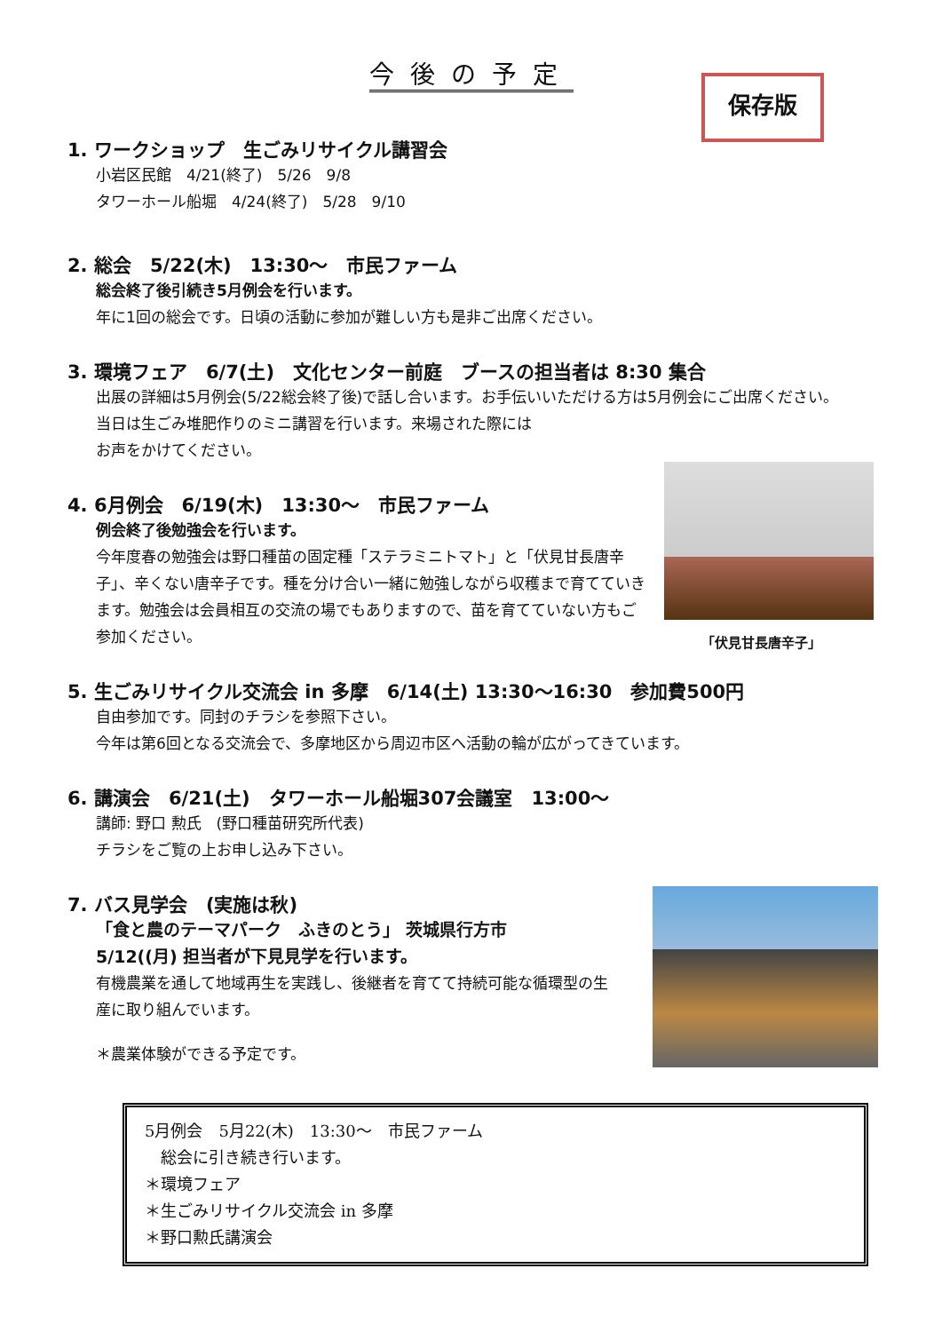今後の予定
保存版
1. ワークショップ　生ごみリサイクル講習会
小岩区民館　4/21(終了)　5/26　9/8
タワーホール船堀　4/24(終了)　5/28　9/10
2. 総会　5/22(木)　13:30〜　市民ファーム
総会終了後引続き5月例会を行います。
年に1回の総会です。日頃の活動に参加が難しい方も是非ご出席ください。
3. 環境フェア　6/7(土)　文化センター前庭　ブースの担当者は 8:30 集合
出展の詳細は5月例会(5/22総会終了後)で話し合います。お手伝いいただける方は5月例会にご出席ください。
当日は生ごみ堆肥作りのミニ講習を行います。来場された際には
お声をかけてください。
4. 6月例会　6/19(木)　13:30〜　市民ファーム
例会終了後勉強会を行います。
今年度春の勉強会は野口種苗の固定種「ステラミニトマト」と「伏見甘長唐辛子」、辛くない唐辛子です。種を分け合い一緒に勉強しながら収穫まで育てていきます。勉強会は会員相互の交流の場でもありますので、苗を育てていない方もご参加ください。
「伏見甘長唐辛子」
5. 生ごみリサイクル交流会 in 多摩　6/14(土) 13:30〜16:30　参加費500円
自由参加です。同封のチラシを参照下さい。
今年は第6回となる交流会で、多摩地区から周辺市区へ活動の輪が広がってきています。
6. 講演会　6/21(土)　タワーホール船堀307会議室　13:00〜
講師: 野口 勲氏　(野口種苗研究所代表)
チラシをご覧の上お申し込み下さい。
7. バス見学会　(実施は秋)
「食と農のテーマパーク　ふきのとう」 茨城県行方市
5/12((月) 担当者が下見見学を行います。
有機農業を通して地域再生を実践し、後継者を育てて持続可能な循環型の生産に取り組んでいます。
＊農業体験ができる予定です。
5月例会　5月22(木)　13:30〜　市民ファーム
　総会に引き続き行います。
＊環境フェア
＊生ごみリサイクル交流会 in 多摩
＊野口勲氏講演会